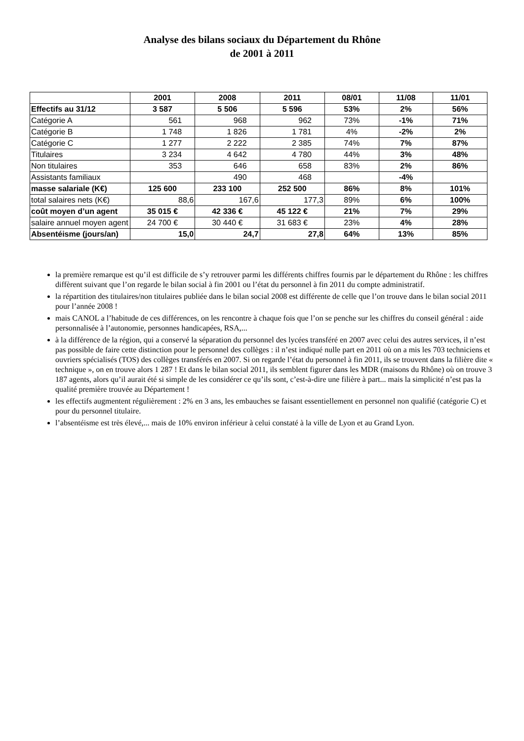Analyse des bilans sociaux du Département du Rhône
de 2001 à 2011
| | 2001 | 2008 | 2011 | 08/01 | 11/08 | 11/01 |
| --- | --- | --- | --- | --- | --- | --- |
| Effectifs au 31/12 | 3 587 | 5 506 | 5 596 | 53% | 2% | 56% |
| Catégorie A | 561 | 968 | 962 | 73% | -1% | 71% |
| Catégorie B | 1 748 | 1 826 | 1 781 | 4% | -2% | 2% |
| Catégorie C | 1 277 | 2 222 | 2 385 | 74% | 7% | 87% |
| Titulaires | 3 234 | 4 642 | 4 780 | 44% | 3% | 48% |
| Non titulaires | 353 | 646 | 658 | 83% | 2% | 86% |
| Assistants familiaux | | 490 | 468 | | -4% | |
| masse salariale (K€) | 125 600 | 233 100 | 252 500 | 86% | 8% | 101% |
| total salaires nets (K€) | 88,6 | 167,6 | 177,3 | 89% | 6% | 100% |
| coût moyen d’un agent | 35 015 € | 42 336 € | 45 122 € | 21% | 7% | 29% |
| salaire annuel moyen agent | 24 700 € | 30 440 € | 31 683 € | 23% | 4% | 28% |
| Absentéisme (jours/an) | 15,0 | 24,7 | 27,8 | 64% | 13% | 85% |
la première remarque est qu’il est difficile de s’y retrouver parmi les différents chiffres fournis par le département du Rhône : les chiffres diffèrent suivant que l’on regarde le bilan social à fin 2001 ou l’état du personnel à fin 2011 du compte administratif.
la répartition des titulaires/non titulaires publiée dans le bilan social 2008 est différente de celle que l’on trouve dans le bilan social 2011 pour l’année 2008 !
mais CANOL a l’habitude de ces différences, on les rencontre à chaque fois que l’on se penche sur les chiffres du conseil général : aide personnalisée à l’autonomie, personnes handicapées, RSA,...
à la différence de la région, qui a conservé la séparation du personnel des lycées transféré en 2007 avec celui des autres services, il n’est pas possible de faire cette distinction pour le personnel des collèges : il n’est indiqué nulle part en 2011 où on a mis les 703 techniciens et ouvriers spécialisés (TOS) des collèges transférés en 2007. Si on regarde l’état du personnel à fin 2011, ils se trouvent dans la filière dite « technique », on en trouve alors 1 287 ! Et dans le bilan social 2011, ils semblent figurer dans les MDR (maisons du Rhône) où on trouve 3 187 agents, alors qu’il aurait été si simple de les considérer ce qu’ils sont, c’est-à-dire une filière à part... mais la simplicité n’est pas la qualité première trouvée au Département !
les effectifs augmentent régulièrement : 2% en 3 ans, les embauches se faisant essentiellement en personnel non qualifié (catégorie C) et pour du personnel titulaire.
l’absentéisme est très élevé,... mais de 10% environ inférieur à celui constaté à la ville de Lyon et au Grand Lyon.